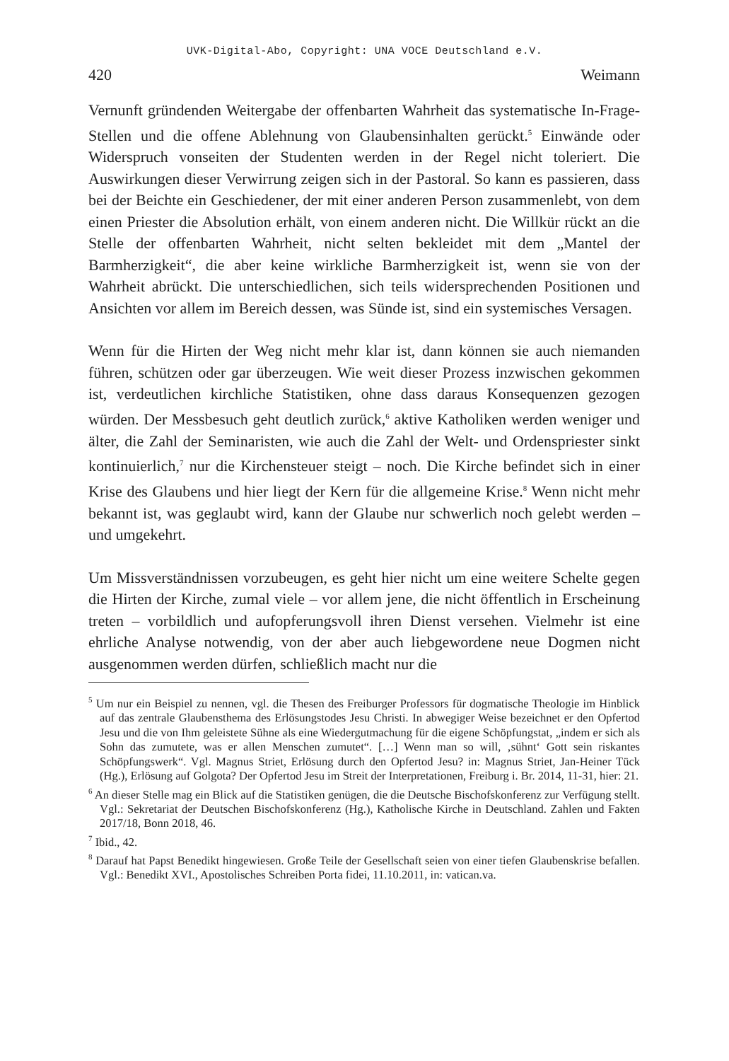UVK-Digital-Abo, Copyright: UNA VOCE Deutschland e.V.
420 Weimann
Vernunft gründenden Weitergabe der offenbarten Wahrheit das systematische In-Frage-Stellen und die offene Ablehnung von Glaubensinhalten gerückt.<sup>5</sup> Einwände oder Widerspruch vonseiten der Studenten werden in der Regel nicht toleriert. Die Auswirkungen dieser Verwirrung zeigen sich in der Pastoral. So kann es passieren, dass bei der Beichte ein Geschiedener, der mit einer anderen Person zusammenlebt, von dem einen Priester die Absolution erhält, von einem anderen nicht. Die Willkür rückt an die Stelle der offenbarten Wahrheit, nicht selten bekleidet mit dem „Mantel der Barmherzigkeit“, die aber keine wirkliche Barmherzigkeit ist, wenn sie von der Wahrheit abrückt. Die unterschiedlichen, sich teils widersprechenden Positionen und Ansichten vor allem im Bereich dessen, was Sünde ist, sind ein systemisches Versagen.
Wenn für die Hirten der Weg nicht mehr klar ist, dann können sie auch niemanden führen, schützen oder gar überzeugen. Wie weit dieser Prozess inzwischen gekommen ist, verdeutlichen kirchliche Statistiken, ohne dass daraus Konsequenzen gezogen würden. Der Messbesuch geht deutlich zurück,<sup>6</sup> aktive Katholiken werden weniger und älter, die Zahl der Seminaristen, wie auch die Zahl der Welt- und Ordenspriester sinkt kontinuierlich,<sup>7</sup> nur die Kirchensteuer steigt – noch. Die Kirche befindet sich in einer Krise des Glaubens und hier liegt der Kern für die allgemeine Krise.<sup>8</sup> Wenn nicht mehr bekannt ist, was geglaubt wird, kann der Glaube nur schwerlich noch gelebt werden – und umgekehrt.
Um Missverständnissen vorzubeugen, es geht hier nicht um eine weitere Schelte gegen die Hirten der Kirche, zumal viele – vor allem jene, die nicht öffentlich in Erscheinung treten – vorbildlich und aufopferungsvoll ihren Dienst versehen. Vielmehr ist eine ehrliche Analyse notwendig, von der aber auch liebgewordene neue Dogmen nicht ausgenommen werden dürfen, schließlich macht nur die
<sup>5</sup> Um nur ein Beispiel zu nennen, vgl. die Thesen des Freiburger Professors für dogmatische Theologie im Hinblick auf das zentrale Glaubensthema des Erlösungstodes Jesu Christi. In abwegiger Weise bezeichnet er den Opfertod Jesu und die von Ihm geleistete Sühne als eine Wiedergutmachung für die eigene Schöpfungstat, „indem er sich als Sohn das zumutete, was er allen Menschen zumutet“. […] Wenn man so will, ‚sühnt‘ Gott sein riskantes Schöpfungswerk“. Vgl. Magnus Striet, Erlösung durch den Opfertod Jesu? in: Magnus Striet, Jan-Heiner Tück (Hg.), Erlösung auf Golgota? Der Opfertod Jesu im Streit der Interpretationen, Freiburg i. Br. 2014, 11-31, hier: 21.
<sup>6</sup> An dieser Stelle mag ein Blick auf die Statistiken genügen, die die Deutsche Bischofskonferenz zur Verfügung stellt. Vgl.: Sekretariat der Deutschen Bischofskonferenz (Hg.), Katholische Kirche in Deutschland. Zahlen und Fakten 2017/18, Bonn 2018, 46.
<sup>7</sup> Ibid., 42.
<sup>8</sup> Darauf hat Papst Benedikt hingewiesen. Große Teile der Gesellschaft seien von einer tiefen Glaubenskrise befallen. Vgl.: Benedikt XVI., Apostolisches Schreiben Porta fidei, 11.10.2011, in: vatican.va.